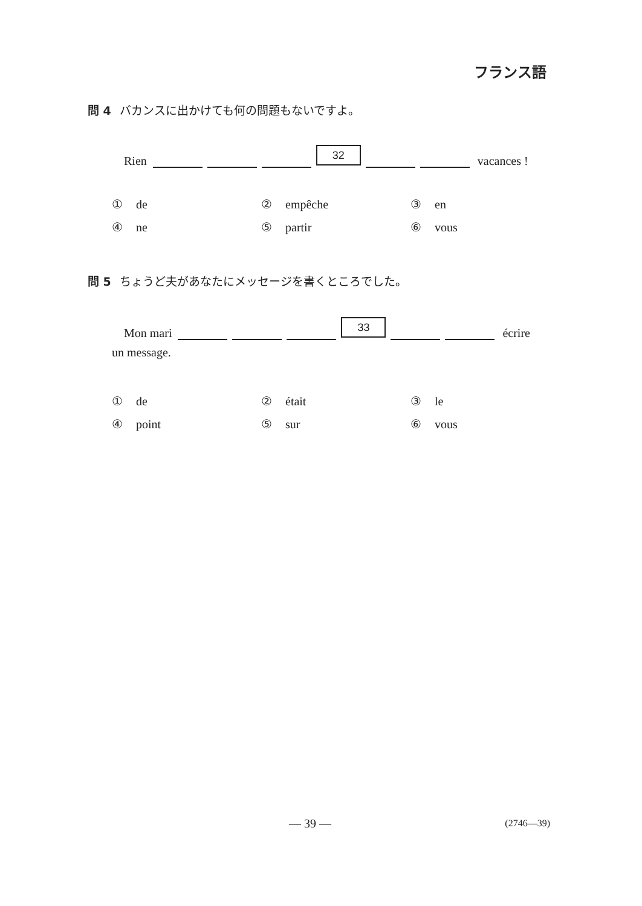フランス語
問 4 バカンスに出かけても何の問題もないですよ。
Rien 32 vacances !
① de
② empêche
③ en
④ ne
⑤ partir
⑥ vous
問 5 ちょうど夫があなたにメッセージを書くところでした。
Mon mari 33 écrire
un message.
① de
② était
③ le
④ point
⑤ sur
⑥ vous
— 39 — (2746—39)